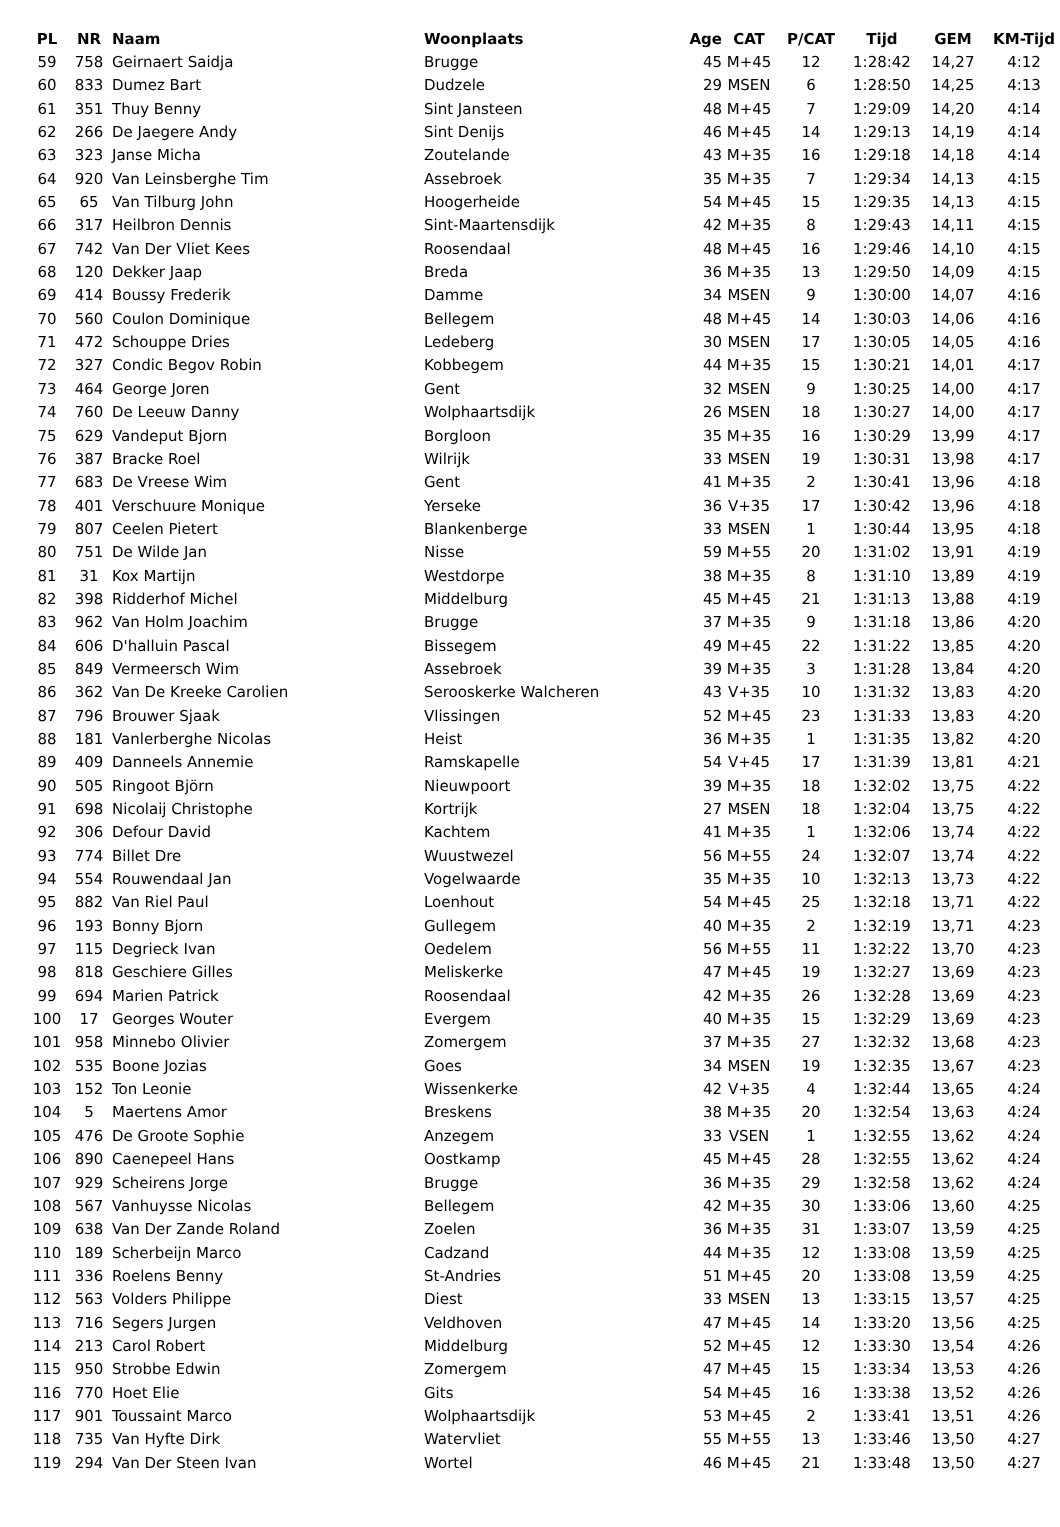| PL | NR | Naam | Woonplaats | Age | CAT | P/CAT | Tijd | GEM | KM-Tijd |
| --- | --- | --- | --- | --- | --- | --- | --- | --- | --- |
| 59 | 758 | Geirnaert Saidja | Brugge | 45 | M+45 | 12 | 1:28:42 | 14,27 | 4:12 |
| 60 | 833 | Dumez Bart | Dudzele | 29 | MSEN | 6 | 1:28:50 | 14,25 | 4:13 |
| 61 | 351 | Thuy Benny | Sint Jansteen | 48 | M+45 | 7 | 1:29:09 | 14,20 | 4:14 |
| 62 | 266 | De Jaegere Andy | Sint Denijs | 46 | M+45 | 14 | 1:29:13 | 14,19 | 4:14 |
| 63 | 323 | Janse Micha | Zoutelande | 43 | M+35 | 16 | 1:29:18 | 14,18 | 4:14 |
| 64 | 920 | Van Leinsberghe Tim | Assebroek | 35 | M+35 | 7 | 1:29:34 | 14,13 | 4:15 |
| 65 | 65 | Van Tilburg John | Hoogerheide | 54 | M+45 | 15 | 1:29:35 | 14,13 | 4:15 |
| 66 | 317 | Heilbron Dennis | Sint-Maartensdijk | 42 | M+35 | 8 | 1:29:43 | 14,11 | 4:15 |
| 67 | 742 | Van Der Vliet Kees | Roosendaal | 48 | M+45 | 16 | 1:29:46 | 14,10 | 4:15 |
| 68 | 120 | Dekker Jaap | Breda | 36 | M+35 | 13 | 1:29:50 | 14,09 | 4:15 |
| 69 | 414 | Boussy Frederik | Damme | 34 | MSEN | 9 | 1:30:00 | 14,07 | 4:16 |
| 70 | 560 | Coulon Dominique | Bellegem | 48 | M+45 | 14 | 1:30:03 | 14,06 | 4:16 |
| 71 | 472 | Schouppe Dries | Ledeberg | 30 | MSEN | 17 | 1:30:05 | 14,05 | 4:16 |
| 72 | 327 | Condic Begov Robin | Kobbegem | 44 | M+35 | 15 | 1:30:21 | 14,01 | 4:17 |
| 73 | 464 | George Joren | Gent | 32 | MSEN | 9 | 1:30:25 | 14,00 | 4:17 |
| 74 | 760 | De Leeuw Danny | Wolphaartsdijk | 26 | MSEN | 18 | 1:30:27 | 14,00 | 4:17 |
| 75 | 629 | Vandeput Bjorn | Borgloon | 35 | M+35 | 16 | 1:30:29 | 13,99 | 4:17 |
| 76 | 387 | Bracke Roel | Wilrijk | 33 | MSEN | 19 | 1:30:31 | 13,98 | 4:17 |
| 77 | 683 | De Vreese Wim | Gent | 41 | M+35 | 2 | 1:30:41 | 13,96 | 4:18 |
| 78 | 401 | Verschuure Monique | Yerseke | 36 | V+35 | 17 | 1:30:42 | 13,96 | 4:18 |
| 79 | 807 | Ceelen Pietert | Blankenberge | 33 | MSEN | 1 | 1:30:44 | 13,95 | 4:18 |
| 80 | 751 | De Wilde Jan | Nisse | 59 | M+55 | 20 | 1:31:02 | 13,91 | 4:19 |
| 81 | 31 | Kox Martijn | Westdorpe | 38 | M+35 | 8 | 1:31:10 | 13,89 | 4:19 |
| 82 | 398 | Ridderhof Michel | Middelburg | 45 | M+45 | 21 | 1:31:13 | 13,88 | 4:19 |
| 83 | 962 | Van Holm Joachim | Brugge | 37 | M+35 | 9 | 1:31:18 | 13,86 | 4:20 |
| 84 | 606 | D'halluin Pascal | Bissegem | 49 | M+45 | 22 | 1:31:22 | 13,85 | 4:20 |
| 85 | 849 | Vermeersch Wim | Assebroek | 39 | M+35 | 3 | 1:31:28 | 13,84 | 4:20 |
| 86 | 362 | Van De Kreeke Carolien | Serooskerke Walcheren | 43 | V+35 | 10 | 1:31:32 | 13,83 | 4:20 |
| 87 | 796 | Brouwer Sjaak | Vlissingen | 52 | M+45 | 23 | 1:31:33 | 13,83 | 4:20 |
| 88 | 181 | Vanlerberghe Nicolas | Heist | 36 | M+35 | 1 | 1:31:35 | 13,82 | 4:20 |
| 89 | 409 | Danneels Annemie | Ramskapelle | 54 | V+45 | 17 | 1:31:39 | 13,81 | 4:21 |
| 90 | 505 | Ringoot Björn | Nieuwpoort | 39 | M+35 | 18 | 1:32:02 | 13,75 | 4:22 |
| 91 | 698 | Nicolaij Christophe | Kortrijk | 27 | MSEN | 18 | 1:32:04 | 13,75 | 4:22 |
| 92 | 306 | Defour David | Kachtem | 41 | M+35 | 1 | 1:32:06 | 13,74 | 4:22 |
| 93 | 774 | Billet Dre | Wuustwezel | 56 | M+55 | 24 | 1:32:07 | 13,74 | 4:22 |
| 94 | 554 | Rouwendaal Jan | Vogelwaarde | 35 | M+35 | 10 | 1:32:13 | 13,73 | 4:22 |
| 95 | 882 | Van Riel Paul | Loenhout | 54 | M+45 | 25 | 1:32:18 | 13,71 | 4:22 |
| 96 | 193 | Bonny Bjorn | Gullegem | 40 | M+35 | 2 | 1:32:19 | 13,71 | 4:23 |
| 97 | 115 | Degrieck Ivan | Oedelem | 56 | M+55 | 11 | 1:32:22 | 13,70 | 4:23 |
| 98 | 818 | Geschiere Gilles | Meliskerke | 47 | M+45 | 19 | 1:32:27 | 13,69 | 4:23 |
| 99 | 694 | Marien Patrick | Roosendaal | 42 | M+35 | 26 | 1:32:28 | 13,69 | 4:23 |
| 100 | 17 | Georges Wouter | Evergem | 40 | M+35 | 15 | 1:32:29 | 13,69 | 4:23 |
| 101 | 958 | Minnebo Olivier | Zomergem | 37 | M+35 | 27 | 1:32:32 | 13,68 | 4:23 |
| 102 | 535 | Boone Jozias | Goes | 34 | MSEN | 19 | 1:32:35 | 13,67 | 4:23 |
| 103 | 152 | Ton Leonie | Wissenkerke | 42 | V+35 | 4 | 1:32:44 | 13,65 | 4:24 |
| 104 | 5 | Maertens Amor | Breskens | 38 | M+35 | 20 | 1:32:54 | 13,63 | 4:24 |
| 105 | 476 | De Groote Sophie | Anzegem | 33 | VSEN | 1 | 1:32:55 | 13,62 | 4:24 |
| 106 | 890 | Caenepeel Hans | Oostkamp | 45 | M+45 | 28 | 1:32:55 | 13,62 | 4:24 |
| 107 | 929 | Scheirens Jorge | Brugge | 36 | M+35 | 29 | 1:32:58 | 13,62 | 4:24 |
| 108 | 567 | Vanhuysse Nicolas | Bellegem | 42 | M+35 | 30 | 1:33:06 | 13,60 | 4:25 |
| 109 | 638 | Van Der Zande Roland | Zoelen | 36 | M+35 | 31 | 1:33:07 | 13,59 | 4:25 |
| 110 | 189 | Scherbeijn Marco | Cadzand | 44 | M+35 | 12 | 1:33:08 | 13,59 | 4:25 |
| 111 | 336 | Roelens Benny | St-Andries | 51 | M+45 | 20 | 1:33:08 | 13,59 | 4:25 |
| 112 | 563 | Volders Philippe | Diest | 33 | MSEN | 13 | 1:33:15 | 13,57 | 4:25 |
| 113 | 716 | Segers Jurgen | Veldhoven | 47 | M+45 | 14 | 1:33:20 | 13,56 | 4:25 |
| 114 | 213 | Carol Robert | Middelburg | 52 | M+45 | 12 | 1:33:30 | 13,54 | 4:26 |
| 115 | 950 | Strobbe Edwin | Zomergem | 47 | M+45 | 15 | 1:33:34 | 13,53 | 4:26 |
| 116 | 770 | Hoet Elie | Gits | 54 | M+45 | 16 | 1:33:38 | 13,52 | 4:26 |
| 117 | 901 | Toussaint Marco | Wolphaartsdijk | 53 | M+45 | 2 | 1:33:41 | 13,51 | 4:26 |
| 118 | 735 | Van Hyfte Dirk | Watervliet | 55 | M+55 | 13 | 1:33:46 | 13,50 | 4:27 |
| 119 | 294 | Van Der Steen Ivan | Wortel | 46 | M+45 | 21 | 1:33:48 | 13,50 | 4:27 |